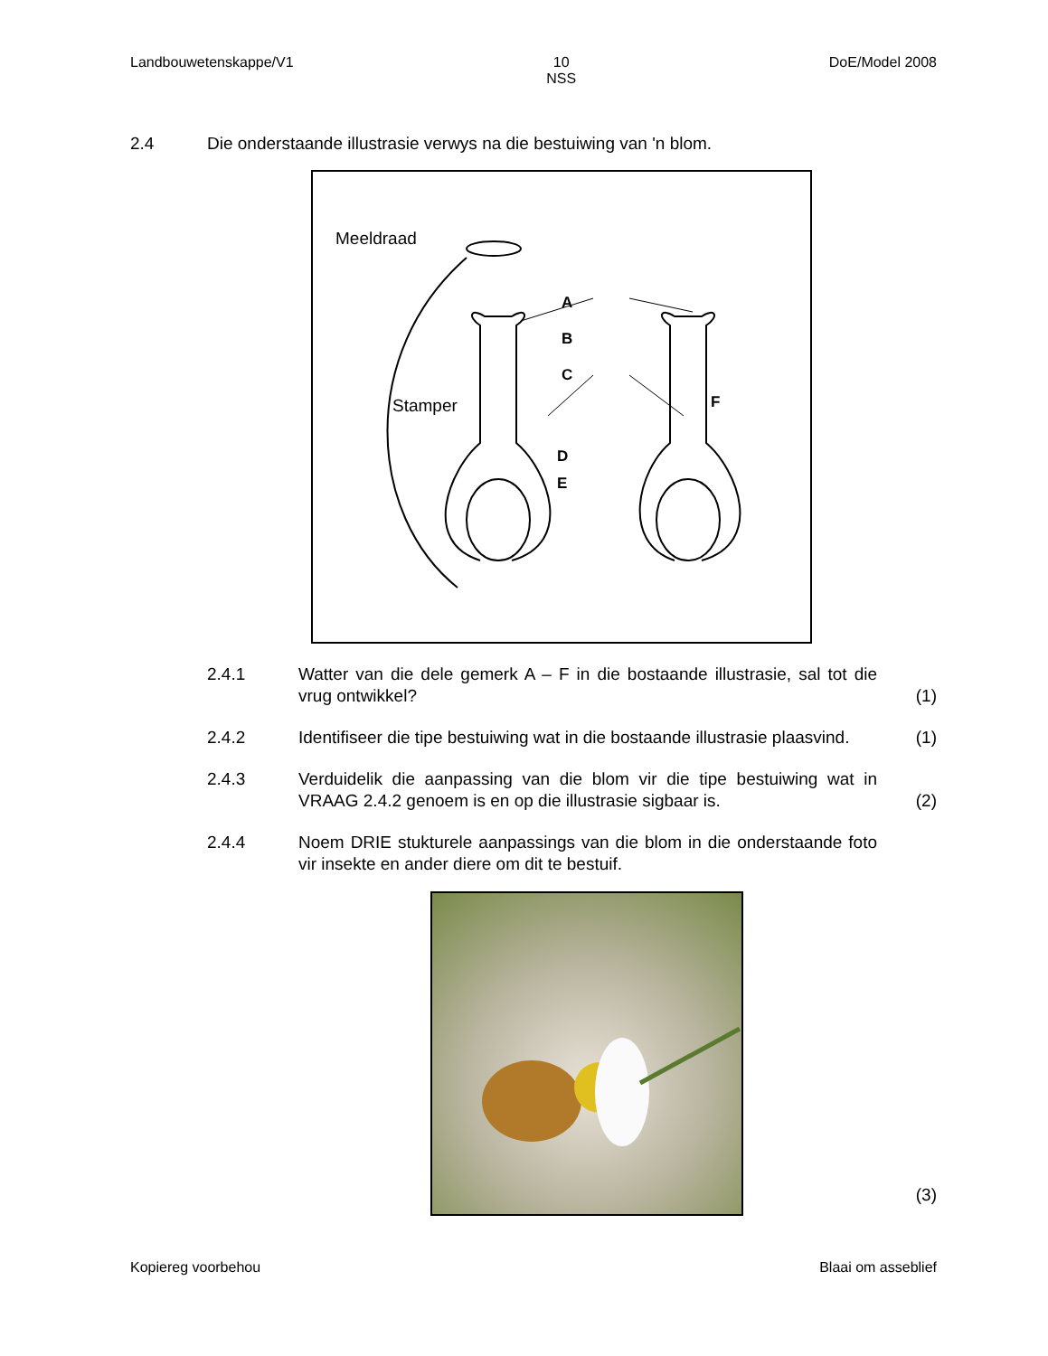Landbouwetenskappe/V1 10
NSS
DoE/Model 2008
2.4 Die onderstaande illustrasie verwys na die bestuiwing van 'n blom.
Meeldraad
Stamper
A
B
C
D
E
F
2.4.1 Watter van die dele gemerk A – F in die bostaande illustrasie, sal tot die vrug ontwikkel?
(1)
2.4.2 Identifiseer die tipe bestuiwing wat in die bostaande illustrasie plaasvind.
(1)
2.4.3 Verduidelik die aanpassing van die blom vir die tipe bestuiwing wat in VRAAG 2.4.2 genoem is en op die illustrasie sigbaar is.
(2)
2.4.4 Noem DRIE stukturele aanpassings van die blom in die onderstaande foto vir insekte en ander diere om dit te bestuif.
(3)
Kopiereg voorbehou Blaai om asseblief